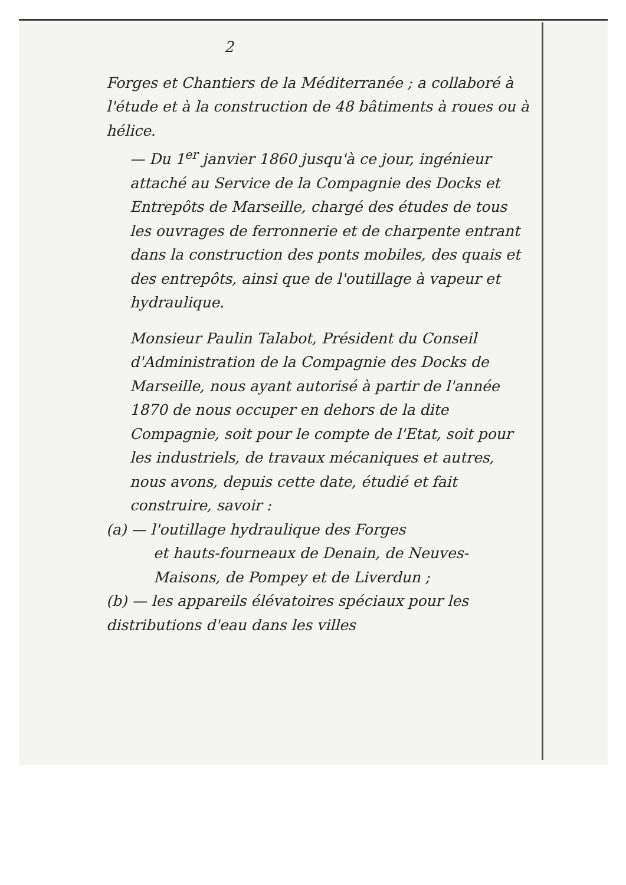2
Forges et Chantiers de la Méditerranée ; a collaboré à l'étude et à la construction de 48 bâtiments à roues ou à hélice.
— Du 1<sup>er</sup> janvier 1860 jusqu'à ce jour, ingénieur attaché au Service de la Compagnie des Docks et Entrepôts de Marseille, chargé des études de tous les ouvrages de ferronnerie et de charpente entrant dans la construction des ponts mobiles, des quais et des entrepôts, ainsi que de l'outillage à vapeur et hydraulique.
Monsieur Paulin Talabot, Président du Conseil d'Administration de la Compagnie des Docks de Marseille, nous ayant autorisé à partir de l'année 1870 de nous occuper en dehors de la dite Compagnie, soit pour le compte de l'Etat, soit pour les industriels, de travaux mécaniques et autres, nous avons, depuis cette date, étudié et fait construire, savoir :
(a) — l'outillage hydraulique des Forges
et hauts-fourneaux de Denain, de Neuves-Maisons, de Pompey et de Liverdun ;
(b) — les appareils élévatoires spéciaux pour les distributions d'eau dans les villes